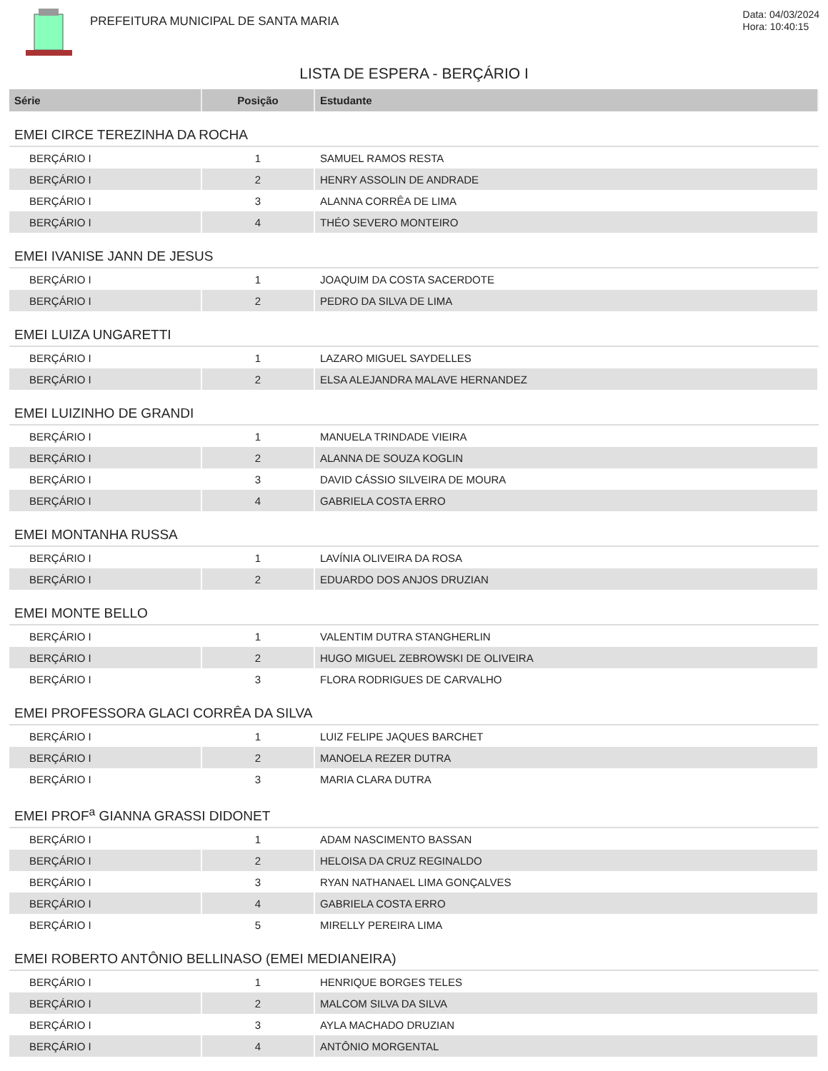PREFEITURA MUNICIPAL DE SANTA MARIA
Data: 04/03/2024
Hora: 10:40:15
LISTA DE ESPERA - BERÇÁRIO I
| Série | Posição | Estudante |
| --- | --- | --- |
| EMEI CIRCE TEREZINHA DA ROCHA | | |
| BERÇÁRIO I | 1 | SAMUEL RAMOS RESTA |
| BERÇÁRIO I | 2 | HENRY ASSOLIN DE ANDRADE |
| BERÇÁRIO I | 3 | ALANNA CORRÊA DE LIMA |
| BERÇÁRIO I | 4 | THÉO SEVERO MONTEIRO |
| EMEI IVANISE JANN DE JESUS | | |
| BERÇÁRIO I | 1 | JOAQUIM DA COSTA SACERDOTE |
| BERÇÁRIO I | 2 | PEDRO DA SILVA DE LIMA |
| EMEI LUIZA UNGARETTI | | |
| BERÇÁRIO I | 1 | LAZARO MIGUEL SAYDELLES |
| BERÇÁRIO I | 2 | ELSA ALEJANDRA MALAVE HERNANDEZ |
| EMEI LUIZINHO DE GRANDI | | |
| BERÇÁRIO I | 1 | MANUELA TRINDADE VIEIRA |
| BERÇÁRIO I | 2 | ALANNA DE SOUZA KOGLIN |
| BERÇÁRIO I | 3 | DAVID CÁSSIO SILVEIRA DE MOURA |
| BERÇÁRIO I | 4 | GABRIELA COSTA ERRO |
| EMEI MONTANHA RUSSA | | |
| BERÇÁRIO I | 1 | LAVÍNIA OLIVEIRA DA ROSA |
| BERÇÁRIO I | 2 | EDUARDO DOS ANJOS DRUZIAN |
| EMEI MONTE BELLO | | |
| BERÇÁRIO I | 1 | VALENTIM DUTRA STANGHERLIN |
| BERÇÁRIO I | 2 | HUGO MIGUEL ZEBROWSKI DE OLIVEIRA |
| BERÇÁRIO I | 3 | FLORA RODRIGUES DE CARVALHO |
| EMEI PROFESSORA GLACI CORRÊA DA SILVA | | |
| BERÇÁRIO I | 1 | LUIZ FELIPE JAQUES BARCHET |
| BERÇÁRIO I | 2 | MANOELA REZER DUTRA |
| BERÇÁRIO I | 3 | MARIA CLARA DUTRA |
| EMEI PROF<sup>a</sup> GIANNA GRASSI DIDONET | | |
| BERÇÁRIO I | 1 | ADAM NASCIMENTO BASSAN |
| BERÇÁRIO I | 2 | HELOISA DA CRUZ REGINALDO |
| BERÇÁRIO I | 3 | RYAN NATHANAEL LIMA GONÇALVES |
| BERÇÁRIO I | 4 | GABRIELA COSTA ERRO |
| BERÇÁRIO I | 5 | MIRELLY PEREIRA LIMA |
| EMEI ROBERTO ANTÔNIO BELLINASO (EMEI MEDIANEIRA) | | |
| BERÇÁRIO I | 1 | HENRIQUE BORGES TELES |
| BERÇÁRIO I | 2 | MALCOM SILVA DA SILVA |
| BERÇÁRIO I | 3 | AYLA MACHADO DRUZIAN |
| BERÇÁRIO I | 4 | ANTÔNIO MORGENTAL |